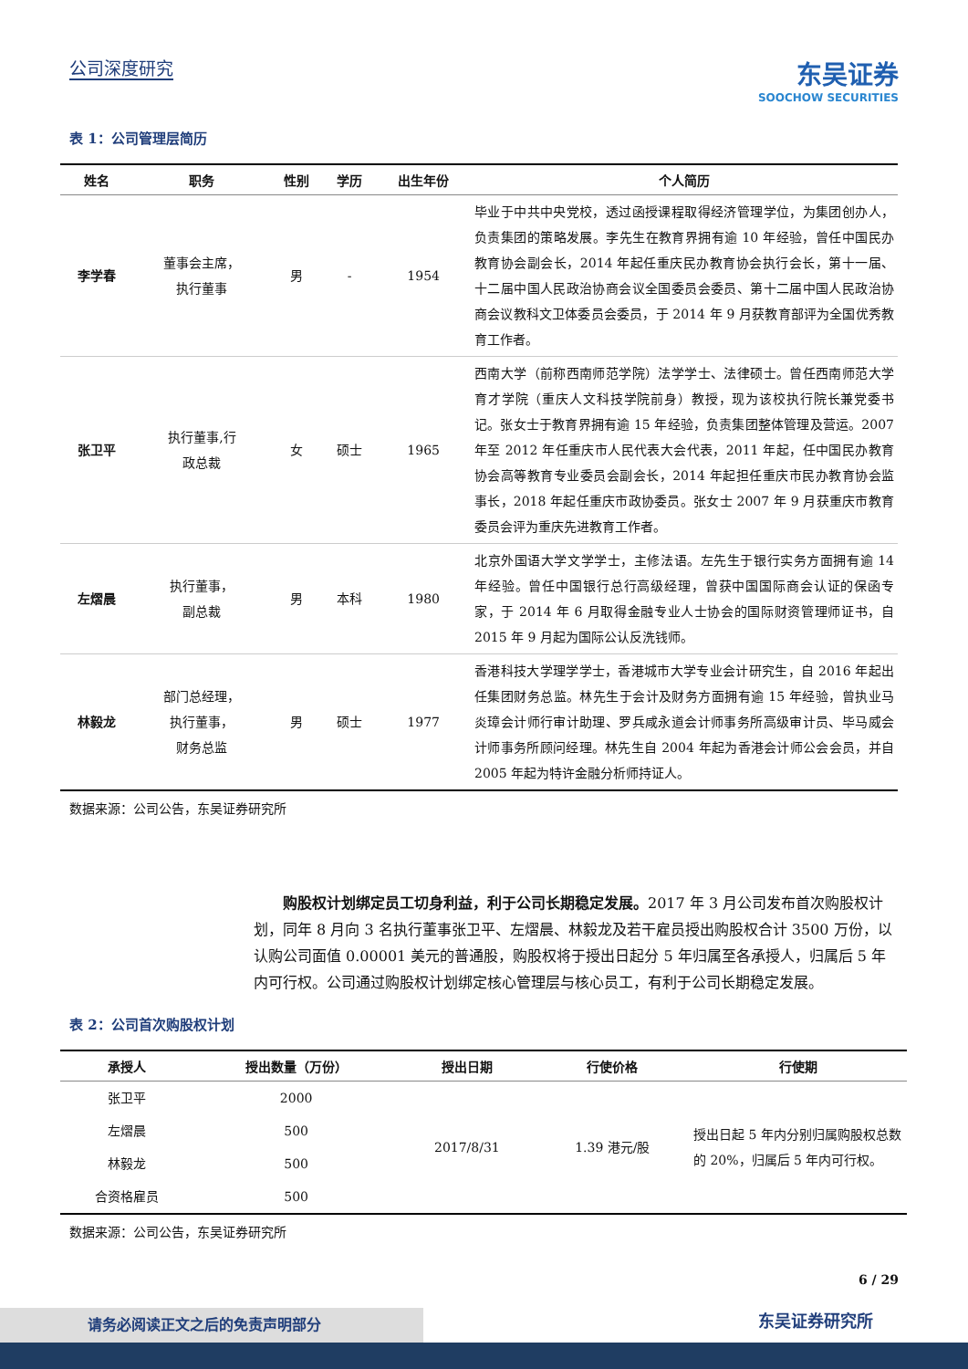公司深度研究
东吴证券
SOOCHOW SECURITIES
表 1：公司管理层简历
| 姓名 | 职务 | 性别 | 学历 | 出生年份 | 个人简历 |
| --- | --- | --- | --- | --- | --- |
| 李学春 | 董事会主席， 执行董事 | 男 | - | 1954 | 毕业于中共中央党校，透过函授课程取得经济管理学位，为集团创办人，负责集团的策略发展。李先生在教育界拥有逾 10 年经验，曾任中国民办教育协会副会长，2014 年起任重庆民办教育协会执行会长，第十一届、十二届中国人民政治协商会议全国委员会委员、第十二届中国人民政治协商会议教科文卫体委员会委员，于 2014 年 9 月获教育部评为全国优秀教育工作者。 |
| 张卫平 | 执行董事,行 政总裁 | 女 | 硕士 | 1965 | 西南大学（前称西南师范学院）法学学士、法律硕士。曾任西南师范大学育才学院（重庆人文科技学院前身）教授，现为该校执行院长兼党委书记。张女士于教育界拥有逾 15 年经验，负责集团整体管理及营运。2007 年至 2012 年任重庆市人民代表大会代表，2011 年起，任中国民办教育协会高等教育专业委员会副会长，2014 年起担任重庆市民办教育协会监事长，2018 年起任重庆市政协委员。张女士 2007 年 9 月获重庆市教育委员会评为重庆先进教育工作者。 |
| 左熠晨 | 执行董事， 副总裁 | 男 | 本科 | 1980 | 北京外国语大学文学学士，主修法语。左先生于银行实务方面拥有逾 14 年经验。曾任中国银行总行高级经理，曾获中国国际商会认证的保函专家，于 2014 年 6 月取得金融专业人士协会的国际财资管理师证书，自 2015 年 9 月起为国际公认反洗钱师。 |
| 林毅龙 | 部门总经理， 执行董事， 财务总监 | 男 | 硕士 | 1977 | 香港科技大学理学学士，香港城市大学专业会计研究生，自 2016 年起出任集团财务总监。林先生于会计及财务方面拥有逾 15 年经验，曾执业马炎璋会计师行审计助理、罗兵咸永道会计师事务所高级审计员、毕马威会计师事务所顾问经理。林先生自 2004 年起为香港会计师公会会员，并自 2005 年起为特许金融分析师持证人。 |
数据来源：公司公告，东吴证券研究所
购股权计划绑定员工切身利益，利于公司长期稳定发展。2017 年 3 月公司发布首次购股权计划，同年 8 月向 3 名执行董事张卫平、左熠晨、林毅龙及若干雇员授出购股权合计 3500 万份，以认购公司面值 0.00001 美元的普通股，购股权将于授出日起分 5 年归属至各承授人，归属后 5 年内可行权。公司通过购股权计划绑定核心管理层与核心员工，有利于公司长期稳定发展。
表 2：公司首次购股权计划
| 承授人 | 授出数量（万份） | 授出日期 | 行使价格 | 行使期 |
| --- | --- | --- | --- | --- |
| 张卫平 | 2000 | 2017/8/31 | 1.39 港元/股 | 授出日起 5 年内分别归属购股权总数的 20%，归属后 5 年内可行权。 |
| 左熠晨 | 500 | | | |
| 林毅龙 | 500 | | | |
| 合资格雇员 | 500 | | | |
数据来源：公司公告，东吴证券研究所
6 / 29
请务必阅读正文之后的免责声明部分 东吴证券研究所